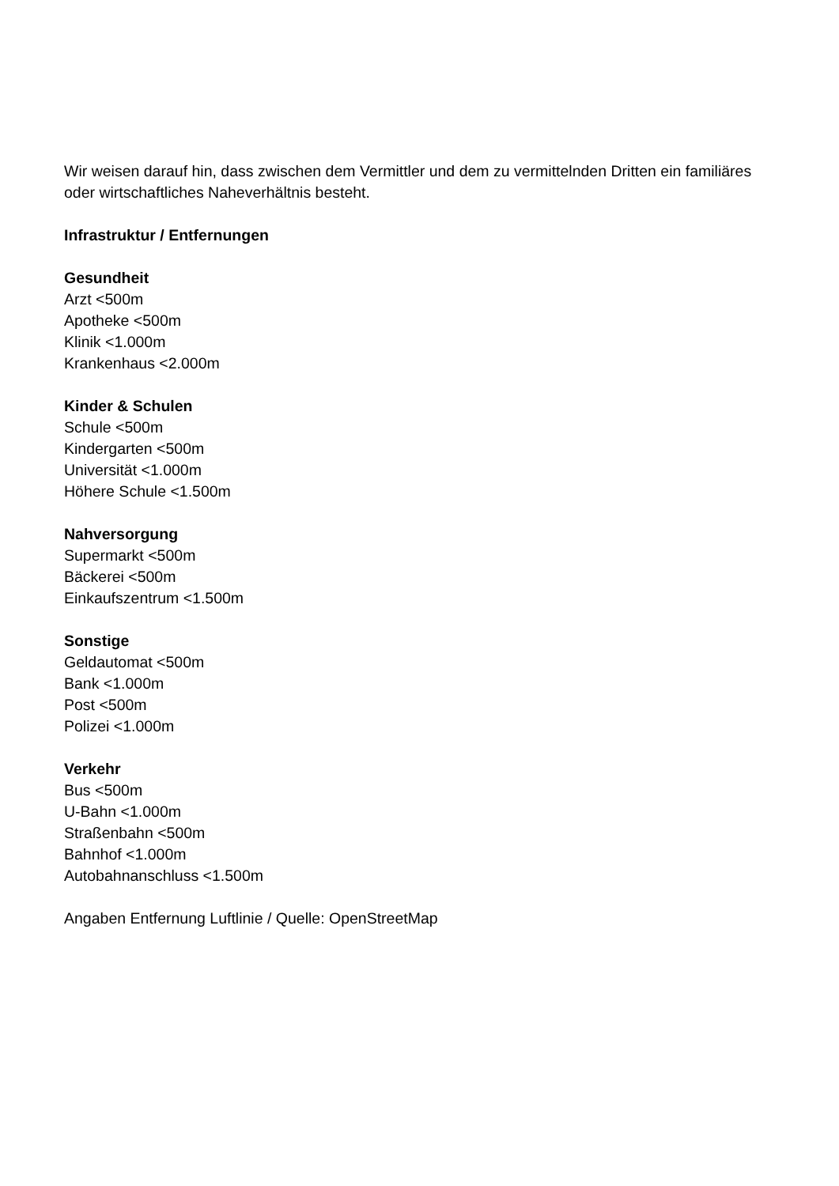Wir weisen darauf hin, dass zwischen dem Vermittler und dem zu vermittelnden Dritten ein familiäres oder wirtschaftliches Naheverhältnis besteht.
Infrastruktur / Entfernungen
Gesundheit
Arzt <500m
Apotheke <500m
Klinik <1.000m
Krankenhaus <2.000m
Kinder & Schulen
Schule <500m
Kindergarten <500m
Universität <1.000m
Höhere Schule <1.500m
Nahversorgung
Supermarkt <500m
Bäckerei <500m
Einkaufszentrum <1.500m
Sonstige
Geldautomat <500m
Bank <1.000m
Post <500m
Polizei <1.000m
Verkehr
Bus <500m
U-Bahn <1.000m
Straßenbahn <500m
Bahnhof <1.000m
Autobahnanschluss <1.500m
Angaben Entfernung Luftlinie / Quelle: OpenStreetMap